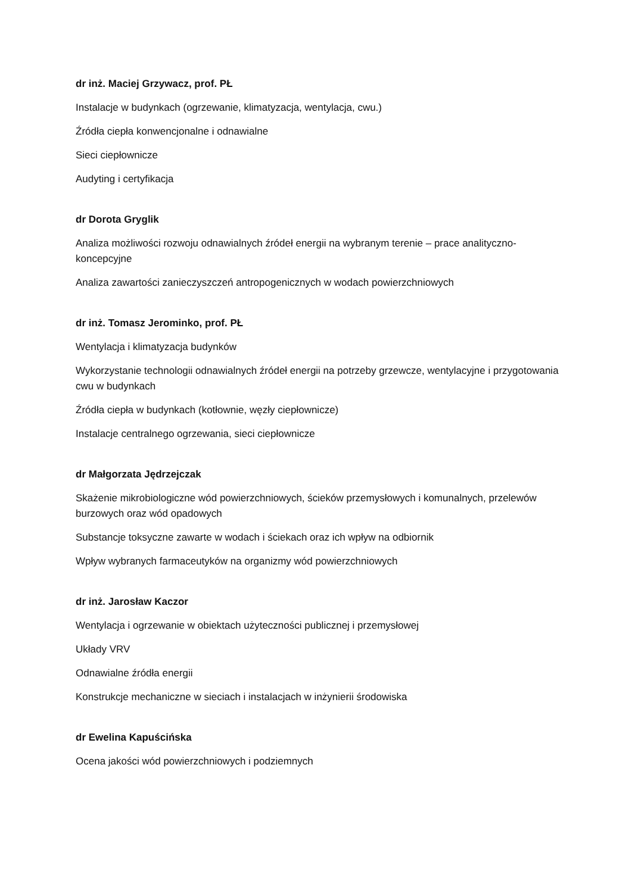dr inż. Maciej Grzywacz, prof. PŁ
Instalacje w budynkach (ogrzewanie, klimatyzacja, wentylacja, cwu.)
Źródła ciepła konwencjonalne i odnawialne
Sieci ciepłownicze
Audyting i certyfikacja
dr Dorota Gryglik
Analiza możliwości rozwoju odnawialnych źródeł energii na wybranym terenie – prace analityczno-koncepcyjne
Analiza zawartości zanieczyszczeń antropogenicznych w wodach powierzchniowych
dr inż. Tomasz Jerominko, prof. PŁ
Wentylacja i klimatyzacja budynków
Wykorzystanie technologii odnawialnych źródeł energii na potrzeby grzewcze, wentylacyjne i przygotowania cwu w budynkach
Źródła ciepła w budynkach (kotłownie, węzły ciepłownicze)
Instalacje centralnego ogrzewania, sieci ciepłownicze
dr Małgorzata Jędrzejczak
Skażenie mikrobiologiczne wód powierzchniowych, ścieków przemysłowych i komunalnych, przelewów burzowych oraz wód opadowych
Substancje toksyczne zawarte w wodach i ściekach oraz ich wpływ na odbiornik
Wpływ wybranych farmaceutyków na organizmy wód powierzchniowych
dr inż. Jarosław Kaczor
Wentylacja i ogrzewanie w obiektach użyteczności publicznej i przemysłowej
Układy VRV
Odnawialne źródła energii
Konstrukcje mechaniczne w sieciach i instalacjach w inżynierii środowiska
dr Ewelina Kapuścińska
Ocena jakości wód powierzchniowych i podziemnych